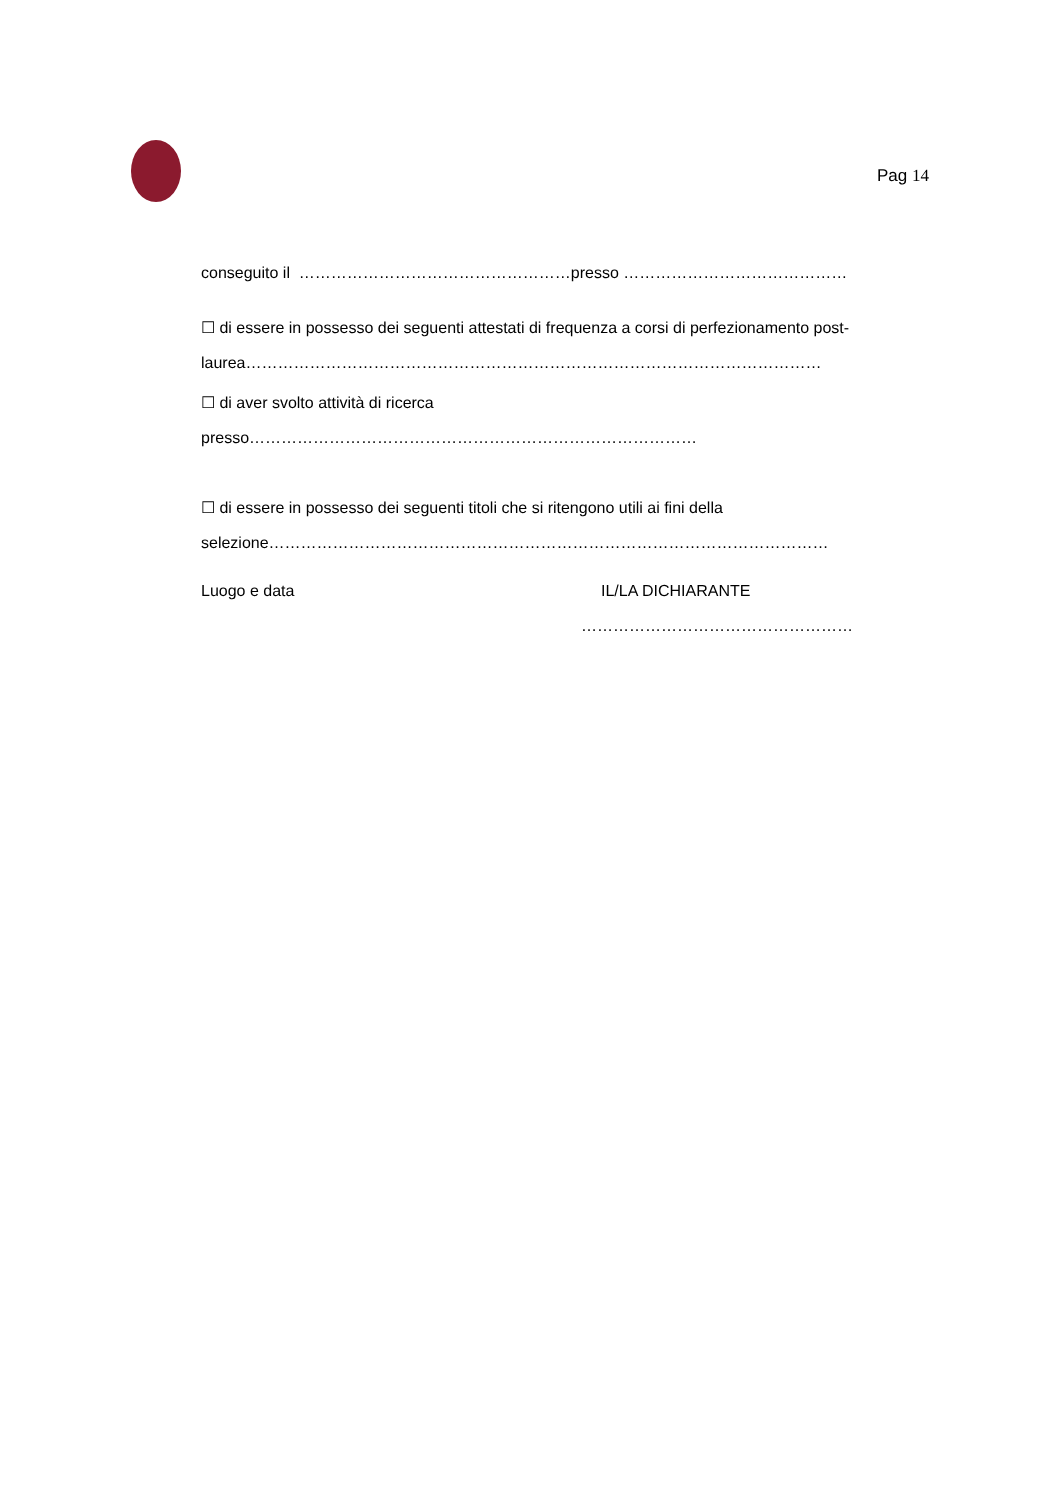Pag 14
conseguito il ……………………………………………presso ……………………………………
☐ di essere in possesso dei seguenti attestati di frequenza a corsi di perfezionamento post-
laurea………………………………………………………………………………………………
☐ di aver svolto attività di ricerca
presso…………………………………………………………………………
☐ di essere in possesso dei seguenti titoli che si ritengono utili ai fini della
selezione……………………………………………………………………………………………
Luogo e data IL/LA DICHIARANTE
……………………………………………